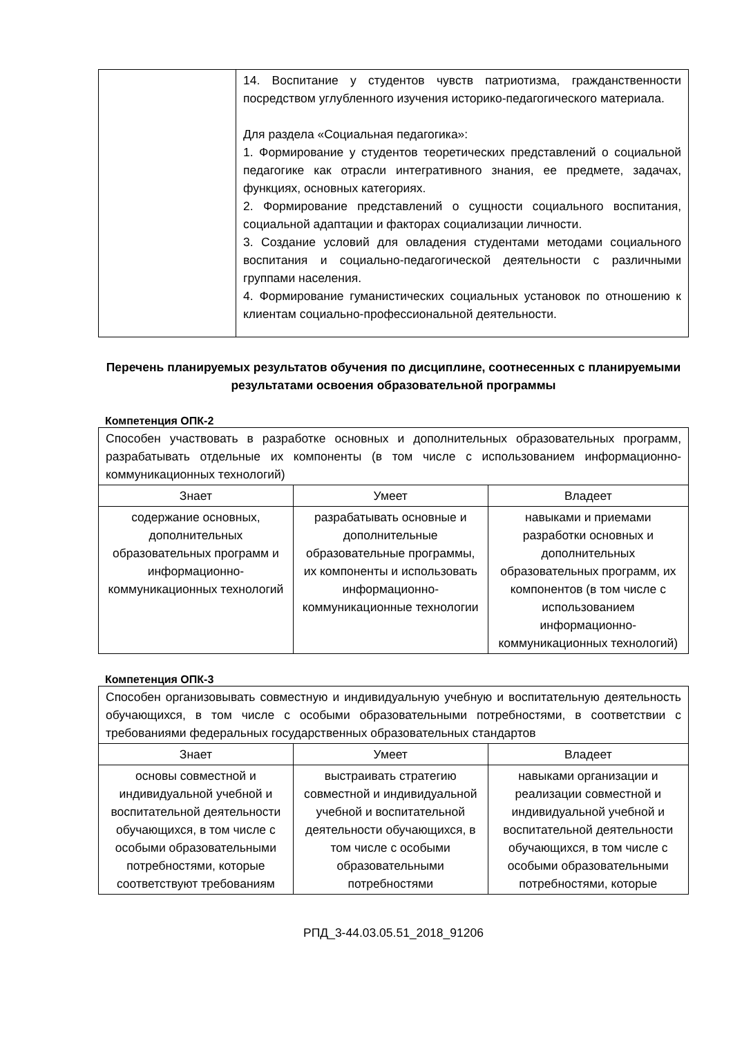| | 14. Воспитание у студентов чувств патриотизма, гражданственности посредством углубленного изучения историко-педагогического материала. Для раздела «Социальная педагогика»: 1. Формирование у студентов теоретических представлений о социальной педагогике как отрасли интегративного знания, ее предмете, задачах, функциях, основных категориях. 2. Формирование представлений о сущности социального воспитания, социальной адаптации и факторах социализации личности. 3. Создание условий для овладения студентами методами социального воспитания и социально-педагогической деятельности с различными группами населения. 4. Формирование гуманистических социальных установок по отношению к клиентам социально-профессиональной деятельности. |
Перечень планируемых результатов обучения по дисциплине, соотнесенных с планируемыми результатами освоения образовательной программы
Компетенция ОПК-2
| Способен участвовать в разработке основных и дополнительных образовательных программ, разрабатывать отдельные их компоненты (в том числе с использованием информационно-коммуникационных технологий) | | |
| Знает | Умеет | Владеет |
| содержание основных, дополнительных образовательных программ и информационно-коммуникационных технологий | разрабатывать основные и дополнительные образовательные программы, их компоненты и использовать информационно-коммуникационные технологии | навыками и приемами разработки основных и дополнительных образовательных программ, их компонентов (в том числе с использованием информационно-коммуникационных технологий) |
Компетенция ОПК-3
| Способен организовывать совместную и индивидуальную учебную и воспитательную деятельность обучающихся, в том числе с особыми образовательными потребностями, в соответствии с требованиями федеральных государственных образовательных стандартов | | |
| Знает | Умеет | Владеет |
| основы совместной и индивидуальной учебной и воспитательной деятельности обучающихся, в том числе с особыми образовательными потребностями, которые соответствуют требованиям | выстраивать стратегию совместной и индивидуальной учебной и воспитательной деятельности обучающихся, в том числе с особыми образовательными потребностями | навыками организации и реализации совместной и индивидуальной учебной и воспитательной деятельности обучающихся, в том числе с особыми образовательными потребностями, которые |
РПД_3-44.03.05.51_2018_91206